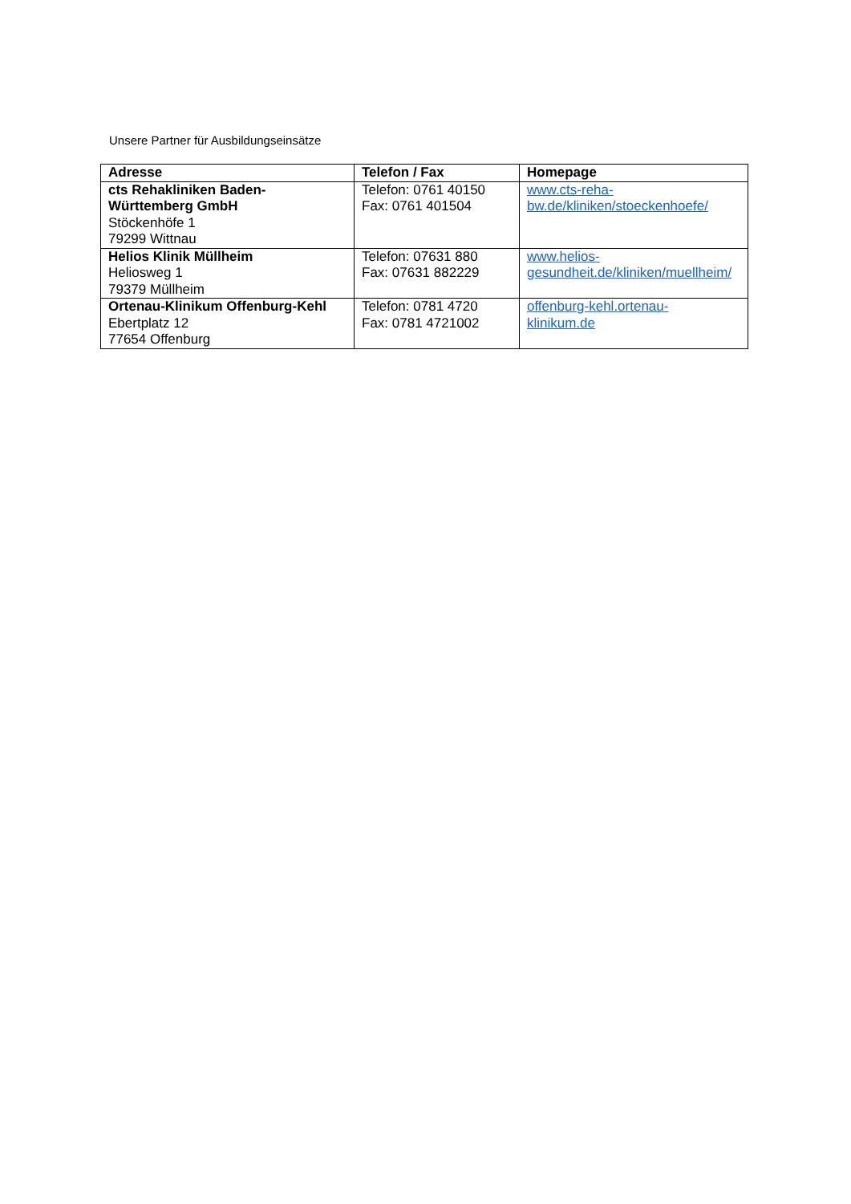Unsere Partner für Ausbildungseinsätze
| Adresse | Telefon / Fax | Homepage |
| --- | --- | --- |
| cts Rehakliniken Baden- Württemberg GmbH Stöckenhöfe 1 79299 Wittnau | Telefon: 0761 40150 Fax: 0761 401504 | www.cts-reha- bw.de/kliniken/stoeckenhoefe/ |
| Helios Klinik Müllheim Heliosweg 1 79379 Müllheim | Telefon: 07631 880 Fax: 07631 882229 | www.helios- gesundheit.de/kliniken/muellheim/ |
| Ortenau-Klinikum Offenburg-Kehl Ebertplatz 12 77654 Offenburg | Telefon: 0781 4720 Fax: 0781 4721002 | offenburg-kehl.ortenau- klinikum.de |